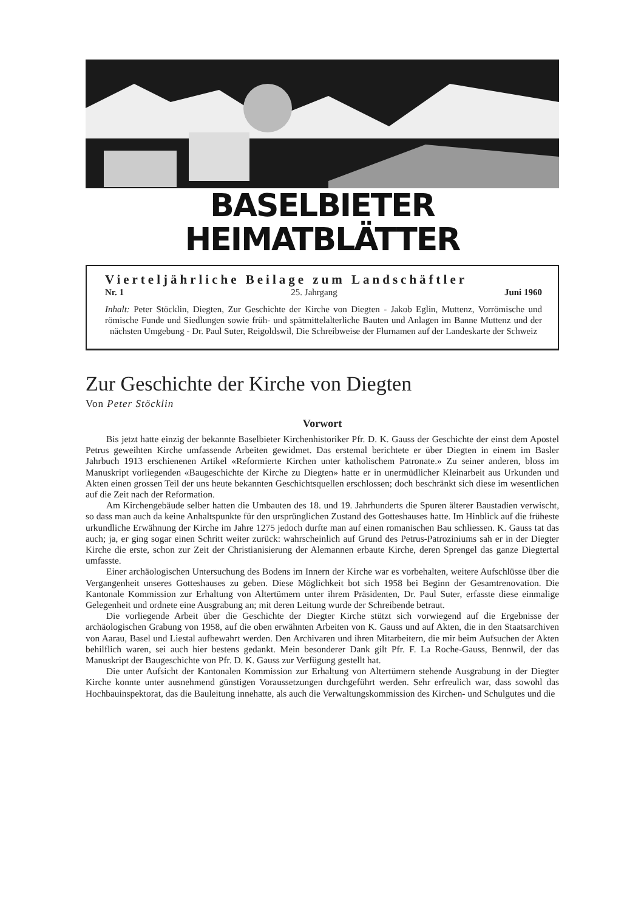BASELBIETER HEIMATBLÄTTER
Vierteljährliche Beilage zum Landschäftler
Nr. 1 25. Jahrgang Juni 1960
Inhalt: Peter Stöcklin, Diegten, Zur Geschichte der Kirche von Diegten - Jakob Eglin, Muttenz, Vorrömische und römische Funde und Siedlungen sowie früh- und spätmittelalterliche Bauten und Anlagen im Banne Muttenz und der nächsten Umgebung - Dr. Paul Suter, Reigoldswil, Die Schreibweise der Flurnamen auf der Landeskarte der Schweiz
Zur Geschichte der Kirche von Diegten
Von Peter Stöcklin
Vorwort
Bis jetzt hatte einzig der bekannte Baselbieter Kirchenhistoriker Pfr. D. K. Gauss der Geschichte der einst dem Apostel Petrus geweihten Kirche umfassende Arbeiten gewidmet. Das erstemal berichtete er über Diegten in einem im Basler Jahrbuch 1913 erschienenen Artikel «Reformierte Kirchen unter katholischem Patronate.» Zu seiner anderen, bloss im Manuskript vorliegenden «Baugeschichte der Kirche zu Diegten» hatte er in unermüdlicher Kleinarbeit aus Urkunden und Akten einen grossen Teil der uns heute bekannten Geschichtsquellen erschlossen; doch beschränkt sich diese im wesentlichen auf die Zeit nach der Reformation.
Am Kirchengebäude selber hatten die Umbauten des 18. und 19. Jahrhunderts die Spuren älterer Baustadien verwischt, so dass man auch da keine Anhaltspunkte für den ursprünglichen Zustand des Gotteshauses hatte. Im Hinblick auf die früheste urkundliche Erwähnung der Kirche im Jahre 1275 jedoch durfte man auf einen romanischen Bau schliessen. K. Gauss tat das auch; ja, er ging sogar einen Schritt weiter zurück: wahrscheinlich auf Grund des Petrus-Patroziniums sah er in der Diegter Kirche die erste, schon zur Zeit der Christianisierung der Alemannen erbaute Kirche, deren Sprengel das ganze Diegtertal umfasste.
Einer archäologischen Untersuchung des Bodens im Innern der Kirche war es vorbehalten, weitere Aufschlüsse über die Vergangenheit unseres Gotteshauses zu geben. Diese Möglichkeit bot sich 1958 bei Beginn der Gesamtrenovation. Die Kantonale Kommission zur Erhaltung von Altertümern unter ihrem Präsidenten, Dr. Paul Suter, erfasste diese einmalige Gelegenheit und ordnete eine Ausgrabung an; mit deren Leitung wurde der Schreibende betraut.
Die vorliegende Arbeit über die Geschichte der Diegter Kirche stützt sich vorwiegend auf die Ergebnisse der archäologischen Grabung von 1958, auf die oben erwähnten Arbeiten von K. Gauss und auf Akten, die in den Staatsarchiven von Aarau, Basel und Liestal aufbewahrt werden. Den Archivaren und ihren Mitarbeitern, die mir beim Aufsuchen der Akten behilflich waren, sei auch hier bestens gedankt. Mein besonderer Dank gilt Pfr. F. La Roche-Gauss, Bennwil, der das Manuskript der Baugeschichte von Pfr. D. K. Gauss zur Verfügung gestellt hat.
Die unter Aufsicht der Kantonalen Kommission zur Erhaltung von Altertümern stehende Ausgrabung in der Diegter Kirche konnte unter ausnehmend günstigen Voraussetzungen durchgeführt werden. Sehr erfreulich war, dass sowohl das Hochbauinspektorat, das die Bauleitung innehatte, als auch die Verwaltungskommission des Kirchen- und Schulgutes und die